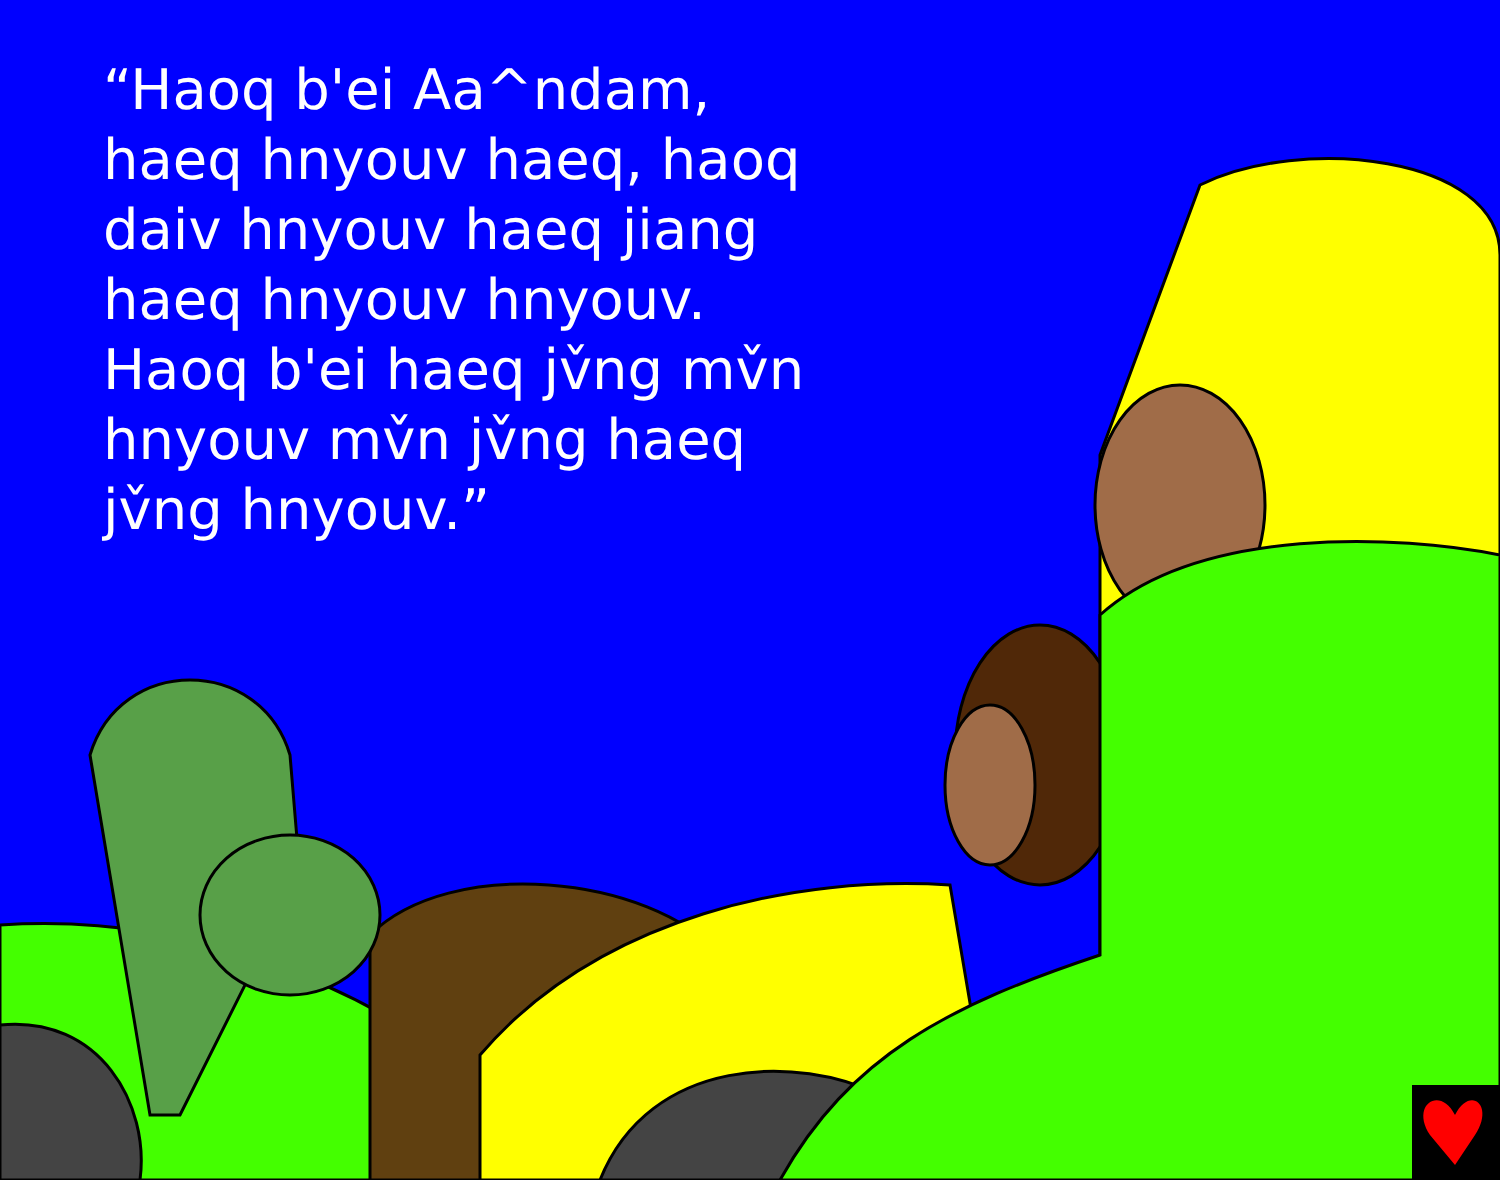“Haoq b'ei Aa^ndam, haeq hnyouv haeq, haoq daiv hnyouv haeq jiang haeq hnyouv hnyouv. Haoq b'ei haeq jv̌ng mv̌n hnyouv mv̌n jv̌ng haeq jv̌ng hnyouv.”